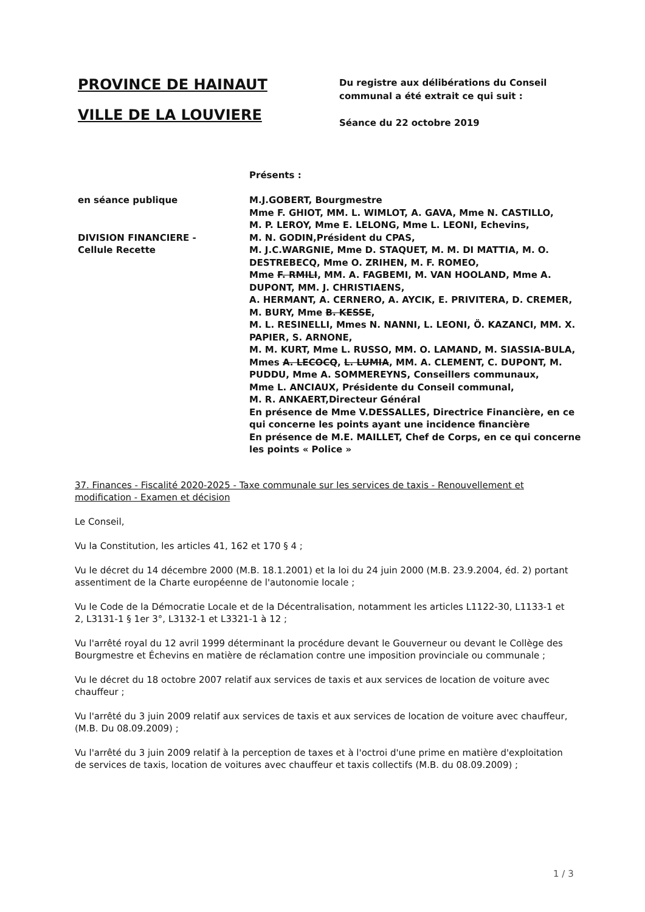PROVINCE DE HAINAUT
VILLE DE LA LOUVIERE
Du registre aux délibérations du Conseil
communal a été extrait ce qui suit :
Séance du 22 octobre 2019
Présents :
en séance publique
DIVISION FINANCIERE -
Cellule Recette
M.J.GOBERT, Bourgmestre
Mme F. GHIOT, MM. L. WIMLOT, A. GAVA, Mme N. CASTILLO,
M. P. LEROY, Mme E. LELONG, Mme L. LEONI, Echevins,
M. N. GODIN,Président du CPAS,
M. J.C.WARGNIE, Mme D. STAQUET, M. M. DI MATTIA, M. O. DESTREBECQ, Mme O. ZRIHEN, M. F. ROMEO,
Mme F. RMILI, MM. A. FAGBEMI, M. VAN HOOLAND, Mme A. DUPONT, MM. J. CHRISTIAENS,
A. HERMANT, A. CERNERO, A. AYCIK, E. PRIVITERA, D. CREMER, M. BURY, Mme B. KESSE,
M. L. RESINELLI, Mmes N. NANNI, L. LEONI, Ö. KAZANCI, MM. X. PAPIER, S. ARNONE,
M. M. KURT, Mme L. RUSSO, MM. O. LAMAND, M. SIASSIA-BULA, Mmes A. LECOCQ, L. LUMIA, MM. A. CLEMENT, C. DUPONT, M. PUDDU, Mme A. SOMMEREYNS, Conseillers communaux,
Mme L. ANCIAUX, Présidente du Conseil communal,
M. R. ANKAERT,Directeur Général
En présence de Mme V.DESSALLES, Directrice Financière, en ce qui concerne les points ayant une incidence financière
En présence de M.E. MAILLET, Chef de Corps, en ce qui concerne les points « Police »
37. Finances - Fiscalité 2020-2025 - Taxe communale sur les services de taxis - Renouvellement et modification - Examen et décision
Le Conseil,
Vu la Constitution, les articles 41, 162 et 170 § 4 ;
Vu le décret du 14 décembre 2000 (M.B. 18.1.2001) et la loi du 24 juin 2000 (M.B. 23.9.2004, éd. 2) portant assentiment de la Charte européenne de l'autonomie locale ;
Vu le Code de la Démocratie Locale et de la Décentralisation, notamment les articles L1122-30, L1133-1 et 2, L3131-1 § 1er 3°, L3132-1 et L3321-1 à 12 ;
Vu l'arrêté royal du 12 avril 1999 déterminant la procédure devant le Gouverneur ou devant le Collège des Bourgmestre et Échevins en matière de réclamation contre une imposition provinciale ou communale ;
Vu le décret du 18 octobre 2007 relatif aux services de taxis et aux services de location de voiture avec chauffeur ;
Vu l'arrêté du 3 juin 2009 relatif aux services de taxis et aux services de location de voiture avec chauffeur, (M.B. Du 08.09.2009) ;
Vu l'arrêté du 3 juin 2009 relatif à la perception de taxes et à l'octroi d'une prime en matière d'exploitation de services de taxis, location de voitures avec chauffeur et taxis collectifs (M.B. du 08.09.2009) ;
1 / 3